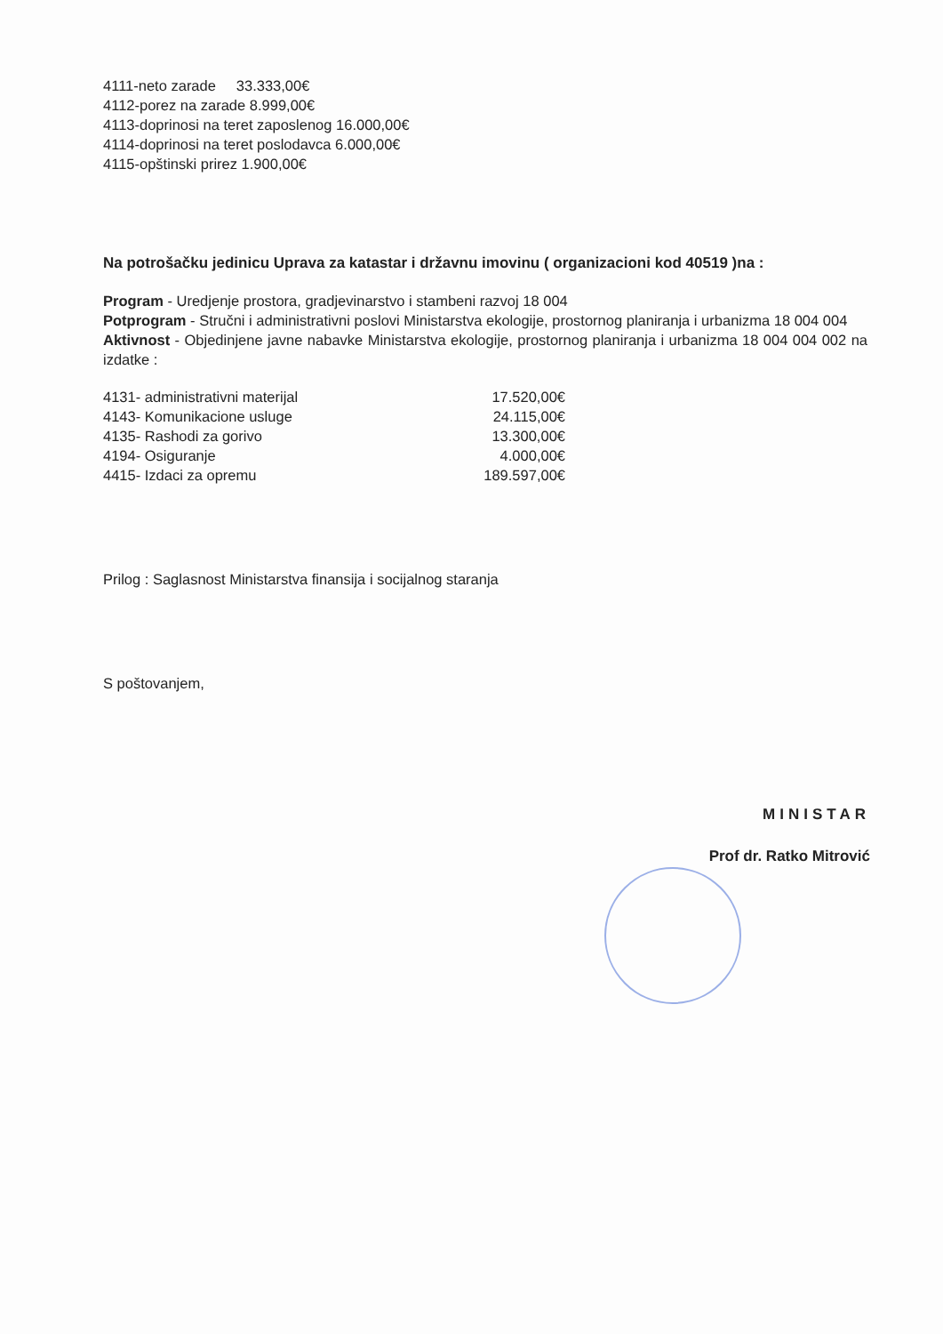4111-neto zarade 33.333,00€
4112-porez na zarade 8.999,00€
4113-doprinosi na teret zaposlenog 16.000,00€
4114-doprinosi na teret poslodavca 6.000,00€
4115-opštinski prirez 1.900,00€
Na potrošačku jedinicu Uprava za katastar i državnu imovinu ( organizacioni kod 40519 )na :
Program - Uredjenje prostora, gradjevinarstvo i stambeni razvoj 18 004
Potprogram - Stručni i administrativni poslovi Ministarstva ekologije, prostornog planiranja i urbanizma 18 004 004
Aktivnost - Objedinjene javne nabavke Ministarstva ekologije, prostornog planiranja i urbanizma 18 004 004 002 na izdatke :
| 4131- administrativni materijal | 17.520,00€ |
| 4143- Komunikacione usluge | 24.115,00€ |
| 4135- Rashodi za gorivo | 13.300,00€ |
| 4194- Osiguranje | 4.000,00€ |
| 4415- Izdaci za opremu | 189.597,00€ |
Prilog : Saglasnost Ministarstva finansija i socijalnog staranja
S poštovanjem,
MINISTAR
Prof dr. Ratko Mitrović